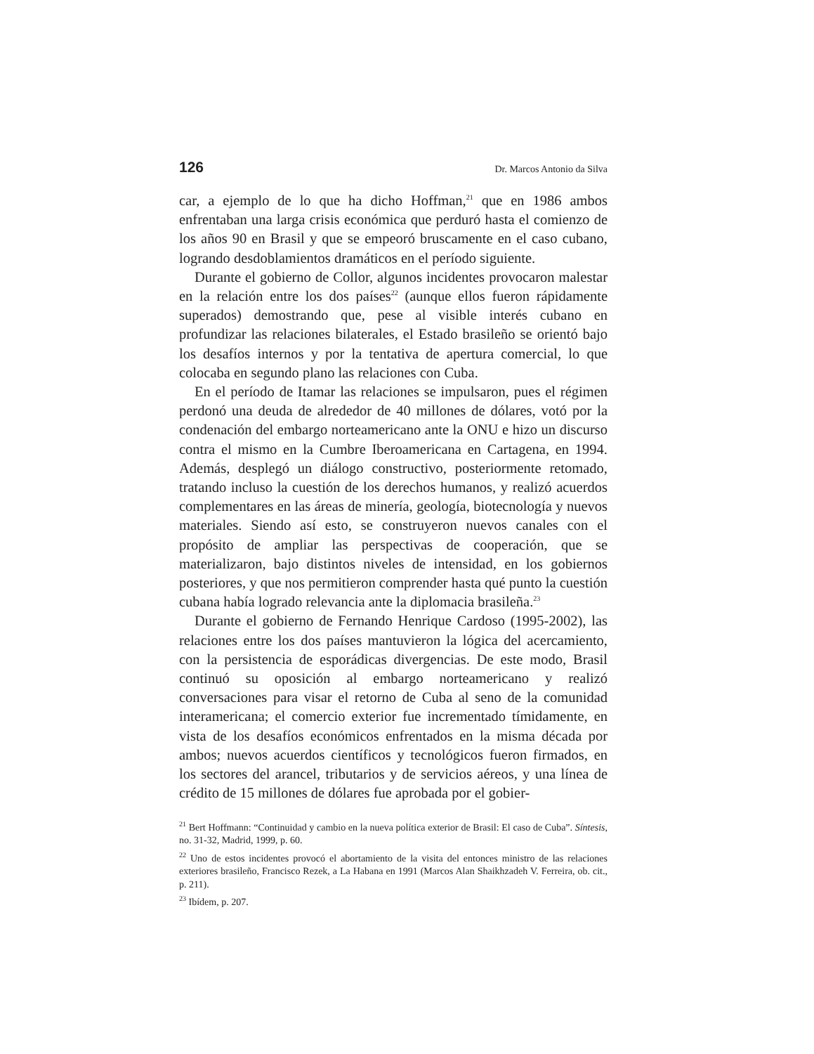126 Dr. Marcos Antonio da Silva
car, a ejemplo de lo que ha dicho Hoffman,<sup>21</sup> que en 1986 ambos enfrentaban una larga crisis económica que perduró hasta el comienzo de los años 90 en Brasil y que se empeoró bruscamente en el caso cubano, logrando desdoblamientos dramáticos en el período siguiente.
Durante el gobierno de Collor, algunos incidentes provocaron malestar en la relación entre los dos países<sup>22</sup> (aunque ellos fueron rápidamente superados) demostrando que, pese al visible interés cubano en profundizar las relaciones bilaterales, el Estado brasileño se orientó bajo los desafíos internos y por la tentativa de apertura comercial, lo que colocaba en segundo plano las relaciones con Cuba.
En el período de Itamar las relaciones se impulsaron, pues el régimen perdonó una deuda de alrededor de 40 millones de dólares, votó por la condenación del embargo norteamericano ante la ONU e hizo un discurso contra el mismo en la Cumbre Iberoamericana en Cartagena, en 1994. Además, desplegó un diálogo constructivo, posteriormente retomado, tratando incluso la cuestión de los derechos humanos, y realizó acuerdos complementares en las áreas de minería, geología, biotecnología y nuevos materiales. Siendo así esto, se construyeron nuevos canales con el propósito de ampliar las perspectivas de cooperación, que se materializaron, bajo distintos niveles de intensidad, en los gobiernos posteriores, y que nos permitieron comprender hasta qué punto la cuestión cubana había logrado relevancia ante la diplomacia brasileña.<sup>23</sup>
Durante el gobierno de Fernando Henrique Cardoso (1995-2002), las relaciones entre los dos países mantuvieron la lógica del acercamiento, con la persistencia de esporádicas divergencias. De este modo, Brasil continuó su oposición al embargo norteamericano y realizó conversaciones para visar el retorno de Cuba al seno de la comunidad interamericana; el comercio exterior fue incrementado tímidamente, en vista de los desafíos económicos enfrentados en la misma década por ambos; nuevos acuerdos científicos y tecnológicos fueron firmados, en los sectores del arancel, tributarios y de servicios aéreos, y una línea de crédito de 15 millones de dólares fue aprobada por el gobier-
<sup>21</sup> Bert Hoffmann: “Continuidad y cambio en la nueva política exterior de Brasil: El caso de Cuba”. Síntesis, no. 31-32, Madrid, 1999, p. 60.
<sup>22</sup> Uno de estos incidentes provocó el abortamiento de la visita del entonces ministro de las relaciones exteriores brasileño, Francisco Rezek, a La Habana en 1991 (Marcos Alan Shaikhzadeh V. Ferreira, ob. cit., p. 211).
<sup>23</sup> Ibídem, p. 207.